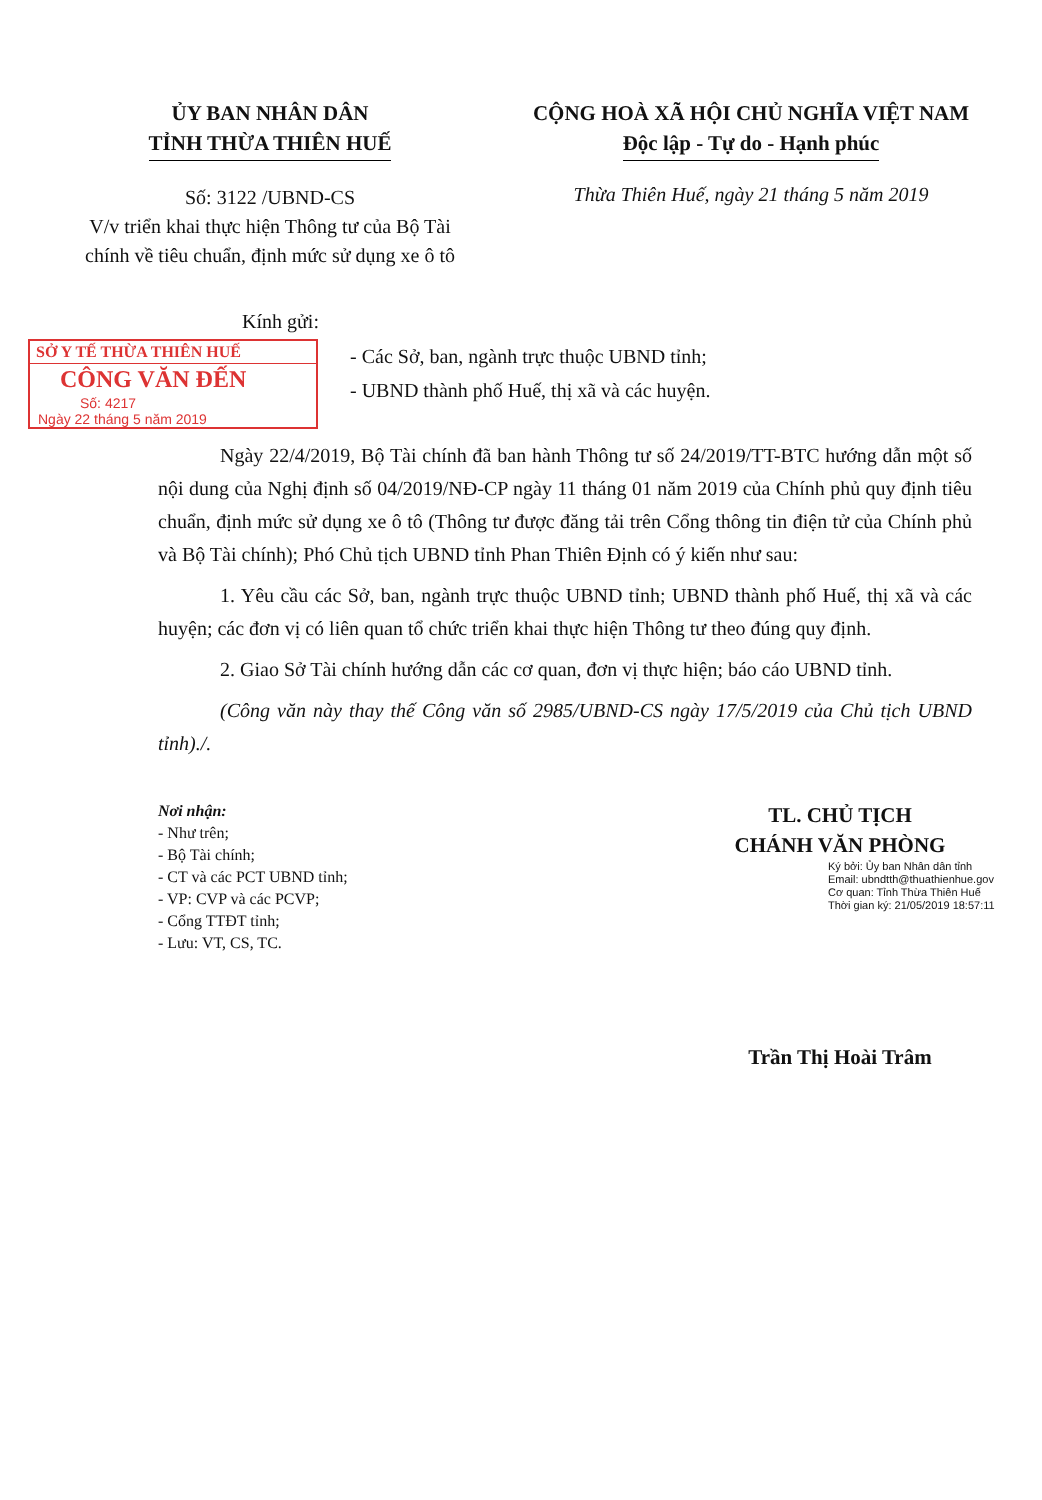ỦY BAN NHÂN DÂN
TỈNH THỪA THIÊN HUẾ
CỘNG HOÀ XÃ HỘI CHỦ NGHĨA VIỆT NAM
Độc lập - Tự do - Hạnh phúc
Số: 3122 /UBND-CS
V/v triển khai thực hiện Thông tư của Bộ Tài chính về tiêu chuẩn, định mức sử dụng xe ô tô
Thừa Thiên Huế, ngày 21 tháng 5 năm 2019
Kính gửi:
SỞ Y TẾ THỪA THIÊN HUẾ
CÔNG VĂN ĐẾN
Số: 4217
Ngày 22 tháng 5 năm 2019
- Các Sở, ban, ngành trực thuộc UBND tỉnh;
- UBND thành phố Huế, thị xã và các huyện.
Ngày 22/4/2019, Bộ Tài chính đã ban hành Thông tư số 24/2019/TT-BTC hướng dẫn một số nội dung của Nghị định số 04/2019/NĐ-CP ngày 11 tháng 01 năm 2019 của Chính phủ quy định tiêu chuẩn, định mức sử dụng xe ô tô (Thông tư được đăng tải trên Cổng thông tin điện tử của Chính phủ và Bộ Tài chính); Phó Chủ tịch UBND tỉnh Phan Thiên Định có ý kiến như sau:
1. Yêu cầu các Sở, ban, ngành trực thuộc UBND tỉnh; UBND thành phố Huế, thị xã và các huyện; các đơn vị có liên quan tổ chức triển khai thực hiện Thông tư theo đúng quy định.
2. Giao Sở Tài chính hướng dẫn các cơ quan, đơn vị thực hiện; báo cáo UBND tỉnh.
(Công văn này thay thế Công văn số 2985/UBND-CS ngày 17/5/2019 của Chủ tịch UBND tỉnh)./.
Nơi nhận:
- Như trên;
- Bộ Tài chính;
- CT và các PCT UBND tỉnh;
- VP: CVP và các PCVP;
- Cổng TTĐT tỉnh;
- Lưu: VT, CS, TC.
TL. CHỦ TỊCH
CHÁNH VĂN PHÒNG
Ký bởi: Ủy ban Nhân dân tỉnh
Email: ubndtth@thuathienhue.gov
Cơ quan: Tỉnh Thừa Thiên Huế
Thời gian ký: 21/05/2019 18:57:11
Trần Thị Hoài Trâm